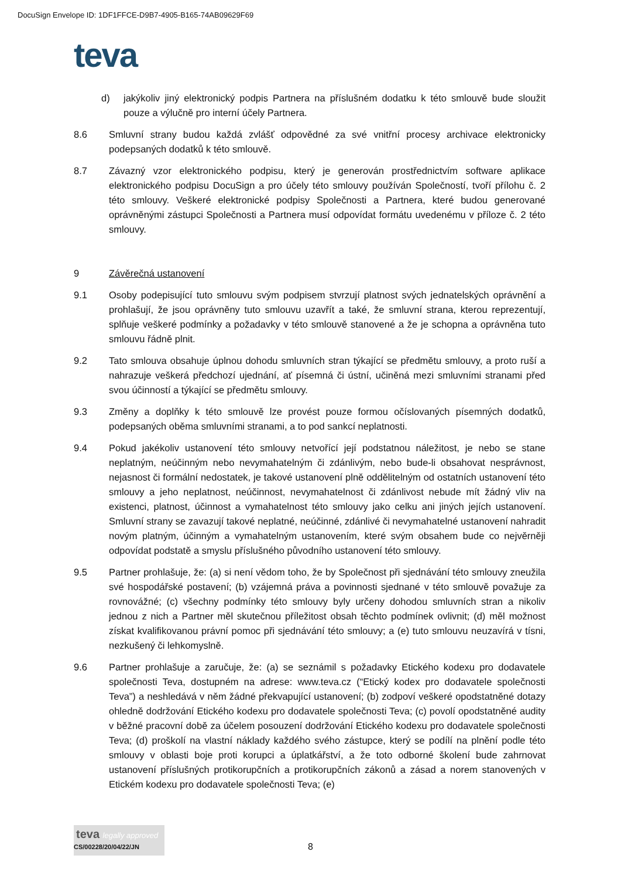DocuSign Envelope ID: 1DF1FFCE-D9B7-4905-B165-74AB09629F69
teva
d) jakýkoliv jiný elektronický podpis Partnera na příslušném dodatku k této smlouvě bude sloužit pouze a výlučně pro interní účely Partnera.
8.6 Smluvní strany budou každá zvlášť odpovědné za své vnitřní procesy archivace elektronicky podepsaných dodatků k této smlouvě.
8.7 Závazný vzor elektronického podpisu, který je generován prostřednictvím software aplikace elektronického podpisu DocuSign a pro účely této smlouvy používán Společností, tvoří přílohu č. 2 této smlouvy. Veškeré elektronické podpisy Společnosti a Partnera, které budou generované oprávněnými zástupci Společnosti a Partnera musí odpovídat formátu uvedenému v příloze č. 2 této smlouvy.
9 Závěrečná ustanovení
9.1 Osoby podepisující tuto smlouvu svým podpisem stvrzují platnost svých jednatelských oprávnění a prohlašují, že jsou oprávněny tuto smlouvu uzavřít a také, že smluvní strana, kterou reprezentují, splňuje veškeré podmínky a požadavky v této smlouvě stanovené a že je schopna a oprávněna tuto smlouvu řádně plnit.
9.2 Tato smlouva obsahuje úplnou dohodu smluvních stran týkající se předmětu smlouvy, a proto ruší a nahrazuje veškerá předchozí ujednání, ať písemná či ústní, učiněná mezi smluvními stranami před svou účinností a týkající se předmětu smlouvy.
9.3 Změny a doplňky k této smlouvě lze provést pouze formou očíslovaných písemných dodatků, podepsaných oběma smluvními stranami, a to pod sankcí neplatnosti.
9.4 Pokud jakékoliv ustanovení této smlouvy netvořící její podstatnou náležitost, je nebo se stane neplatným, neúčinným nebo nevymahatelným či zdánlivým, nebo bude-li obsahovat nesprávnost, nejasnost či formální nedostatek, je takové ustanovení plně oddělitelným od ostatních ustanovení této smlouvy a jeho neplatnost, neúčinnost, nevymahatelnost či zdánlivost nebude mít žádný vliv na existenci, platnost, účinnost a vymahatelnost této smlouvy jako celku ani jiných jejích ustanovení. Smluvní strany se zavazují takové neplatné, neúčinné, zdánlivé či nevymahatelné ustanovení nahradit novým platným, účinným a vymahatelným ustanovením, které svým obsahem bude co nejvěrněji odpovídat podstatě a smyslu příslušného původního ustanovení této smlouvy.
9.5 Partner prohlašuje, že: (a) si není vědom toho, že by Společnost při sjednávání této smlouvy zneužila své hospodářské postavení; (b) vzájemná práva a povinnosti sjednané v této smlouvě považuje za rovnovážné; (c) všechny podmínky této smlouvy byly určeny dohodou smluvních stran a nikoliv jednou z nich a Partner měl skutečnou příležitost obsah těchto podmínek ovlivnit; (d) měl možnost získat kvalifikovanou právní pomoc při sjednávání této smlouvy; a (e) tuto smlouvu neuzavírá v tísni, nezkušený či lehkomyslně.
9.6 Partner prohlašuje a zaručuje, že: (a) se seznámil s požadavky Etického kodexu pro dodavatele společnosti Teva, dostupném na adrese: www.teva.cz (“Etický kodex pro dodavatele společnosti Teva”) a neshledává v něm žádné překvapující ustanovení; (b) zodpoví veškeré opodstatněné dotazy ohledně dodržování Etického kodexu pro dodavatele společnosti Teva; (c) povolí opodstatněné audity v běžné pracovní době za účelem posouzení dodržování Etického kodexu pro dodavatele společnosti Teva; (d) proškolí na vlastní náklady každého svého zástupce, který se podílí na plnění podle této smlouvy v oblasti boje proti korupci a úplatkářství, a že toto odborné školení bude zahrnovat ustanovení příslušných protikorupčních a protikorupčních zákonů a zásad a norem stanovených v Etickém kodexu pro dodavatele společnosti Teva; (e)
teva legally approved
CS/00228/20/04/22/JN
8